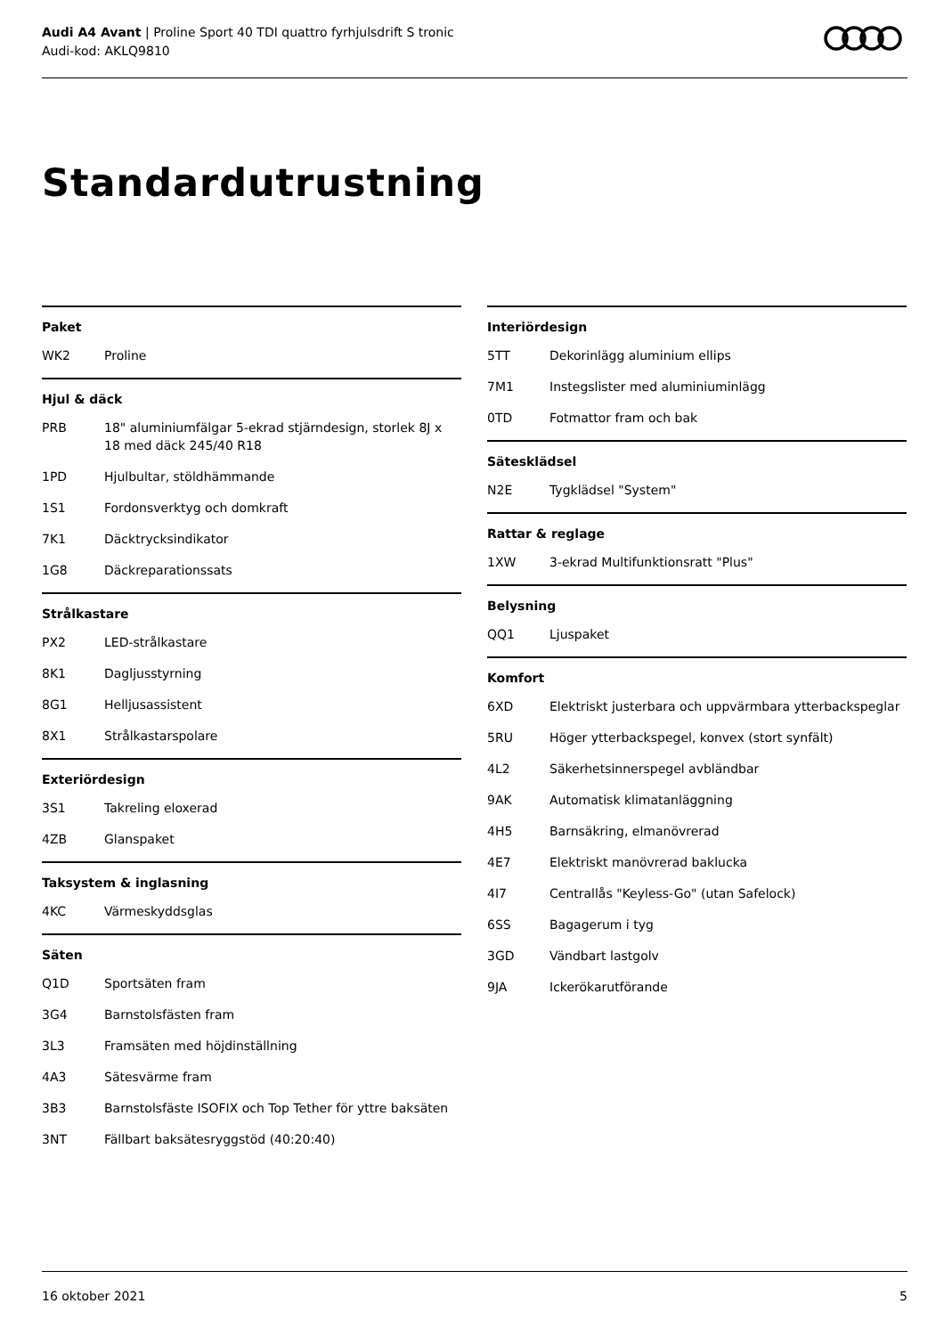Audi A4 Avant | Proline Sport 40 TDI quattro fyrhjulsdrift S tronic
Audi-kod: AKLQ9810
Standardutrustning
Paket
| WK2 | Proline |
Hjul & däck
| PRB | 18" aluminiumfälgar 5-ekrad stjärndesign, storlek 8J x 18 med däck 245/40 R18 |
| 1PD | Hjulbultar, stöldhämmande |
| 1S1 | Fordonsverktyg och domkraft |
| 7K1 | Däcktrycksindikator |
| 1G8 | Däckreparationssats |
Strålkastare
| PX2 | LED-strålkastare |
| 8K1 | Dagljusstyrning |
| 8G1 | Helljusassistent |
| 8X1 | Strålkastarspolare |
Exteriördesign
| 3S1 | Takreling eloxerad |
| 4ZB | Glanspaket |
Taksystem & inglasning
| 4KC | Värmeskyddsglas |
Säten
| Q1D | Sportsäten fram |
| 3G4 | Barnstolsfästen fram |
| 3L3 | Framsäten med höjdinställning |
| 4A3 | Sätesvärme fram |
| 3B3 | Barnstolsfäste ISOFIX och Top Tether för yttre baksäten |
| 3NT | Fällbart baksätesryggstöd (40:20:40) |
Interiördesign
| 5TT | Dekorinlägg aluminium ellips |
| 7M1 | Instegslister med aluminiuminlägg |
| 0TD | Fotmattor fram och bak |
Sätesklädsel
| N2E | Tygklädsel "System" |
Rattar & reglage
| 1XW | 3-ekrad Multifunktionsratt "Plus" |
Belysning
| QQ1 | Ljuspaket |
Komfort
| 6XD | Elektriskt justerbara och uppvärmbara ytterbackspeglar |
| 5RU | Höger ytterbackspegel, konvex (stort synfält) |
| 4L2 | Säkerhetsinnerspegel avbländbar |
| 9AK | Automatisk klimatanläggning |
| 4H5 | Barnsäkring, elmanövrerad |
| 4E7 | Elektriskt manövrerad baklucka |
| 4I7 | Centrallås "Keyless-Go" (utan Safelock) |
| 6SS | Bagagerum i tyg |
| 3GD | Vändbart lastgolv |
| 9JA | Ickerökarutförande |
16 oktober 2021 5